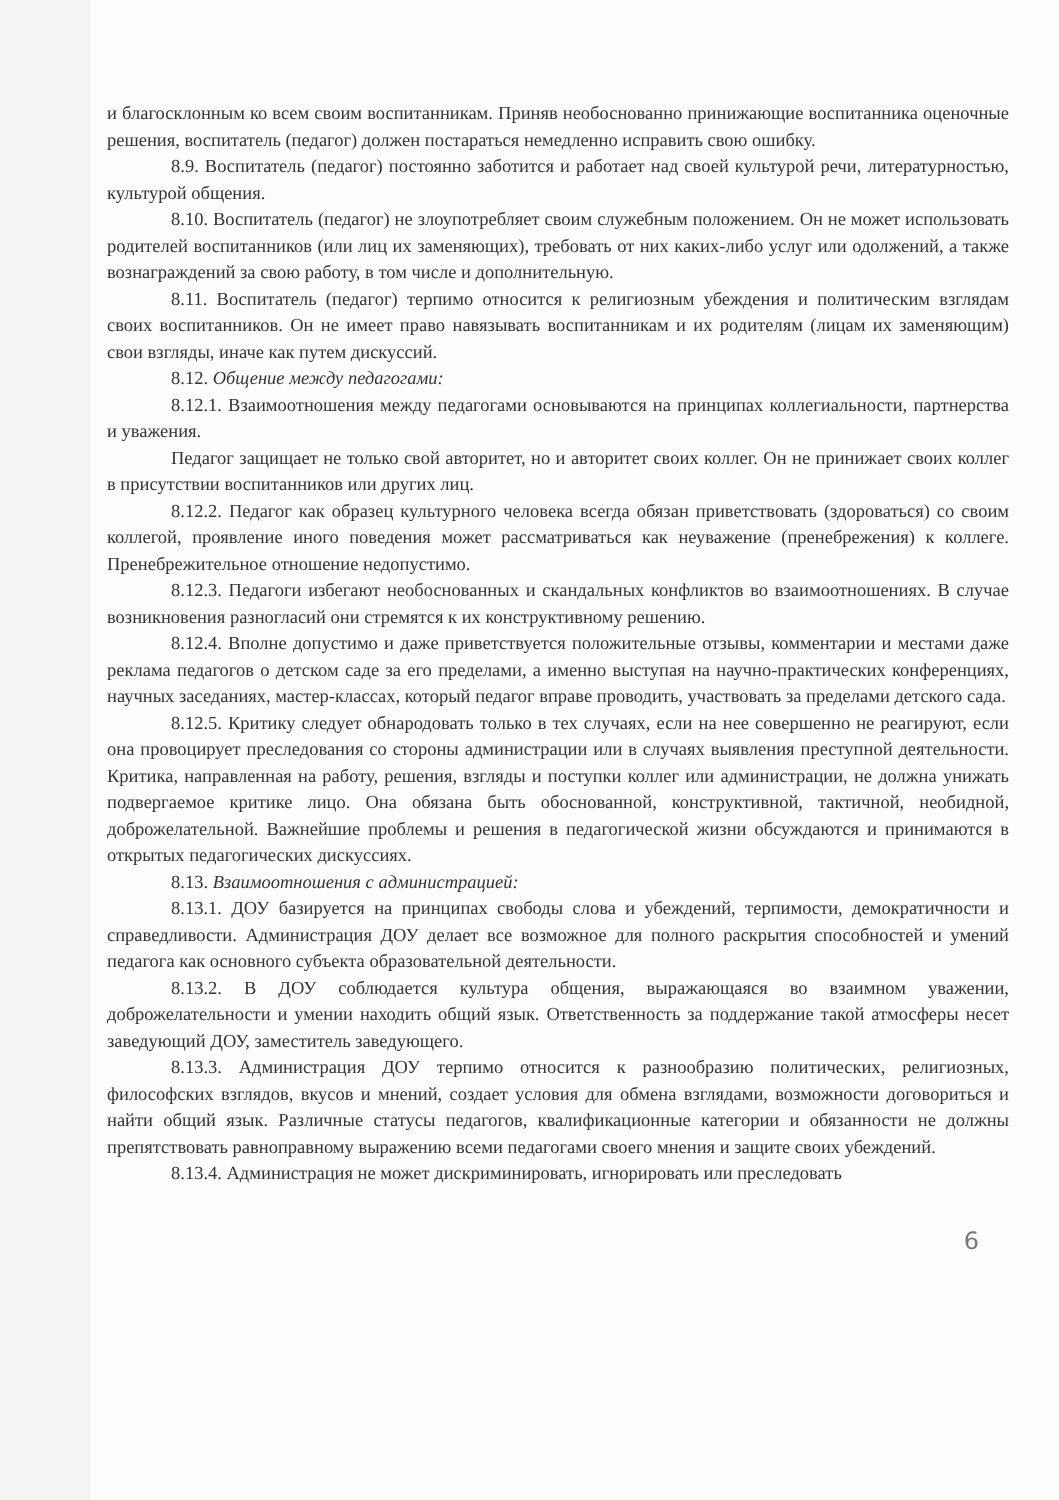и благосклонным ко всем своим воспитанникам. Приняв необоснованно принижающие воспитанника оценочные решения, воспитатель (педагог) должен постараться немедленно исправить свою ошибку.
8.9. Воспитатель (педагог) постоянно заботится и работает над своей культурой речи, литературностью, культурой общения.
8.10. Воспитатель (педагог) не злоупотребляет своим служебным положением. Он не может использовать родителей воспитанников (или лиц их заменяющих), требовать от них каких-либо услуг или одолжений, а также вознаграждений за свою работу, в том числе и дополнительную.
8.11. Воспитатель (педагог) терпимо относится к религиозным убеждения и политическим взглядам своих воспитанников. Он не имеет право навязывать воспитанникам и их родителям (лицам их заменяющим) свои взгляды, иначе как путем дискуссий.
8.12. Общение между педагогами:
8.12.1. Взаимоотношения между педагогами основываются на принципах коллегиальности, партнерства и уважения.
Педагог защищает не только свой авторитет, но и авторитет своих коллег. Он не принижает своих коллег в присутствии воспитанников или других лиц.
8.12.2. Педагог как образец культурного человека всегда обязан приветствовать (здороваться) со своим коллегой, проявление иного поведения может рассматриваться как неуважение (пренебрежения) к коллеге. Пренебрежительное отношение недопустимо.
8.12.3. Педагоги избегают необоснованных и скандальных конфликтов во взаимоотношениях. В случае возникновения разногласий они стремятся к их конструктивному решению.
8.12.4. Вполне допустимо и даже приветствуется положительные отзывы, комментарии и местами даже реклама педагогов о детском саде за его пределами, а именно выступая на научно-практических конференциях, научных заседаниях, мастер-классах, который педагог вправе проводить, участвовать за пределами детского сада.
8.12.5. Критику следует обнародовать только в тех случаях, если на нее совершенно не реагируют, если она провоцирует преследования со стороны администрации или в случаях выявления преступной деятельности. Критика, направленная на работу, решения, взгляды и поступки коллег или администрации, не должна унижать подвергаемое критике лицо. Она обязана быть обоснованной, конструктивной, тактичной, необидной, доброжелательной. Важнейшие проблемы и решения в педагогической жизни обсуждаются и принимаются в открытых педагогических дискуссиях.
8.13. Взаимоотношения с администрацией:
8.13.1. ДОУ базируется на принципах свободы слова и убеждений, терпимости, демократичности и справедливости. Администрация ДОУ делает все возможное для полного раскрытия способностей и умений педагога как основного субъекта образовательной деятельности.
8.13.2. В ДОУ соблюдается культура общения, выражающаяся во взаимном уважении, доброжелательности и умении находить общий язык. Ответственность за поддержание такой атмосферы несет заведующий ДОУ, заместитель заведующего.
8.13.3. Администрация ДОУ терпимо относится к разнообразию политических, религиозных, философских взглядов, вкусов и мнений, создает условия для обмена взглядами, возможности договориться и найти общий язык. Различные статусы педагогов, квалификационные категории и обязанности не должны препятствовать равноправному выражению всеми педагогами своего мнения и защите своих убеждений.
8.13.4. Администрация не может дискриминировать, игнорировать или преследовать
6